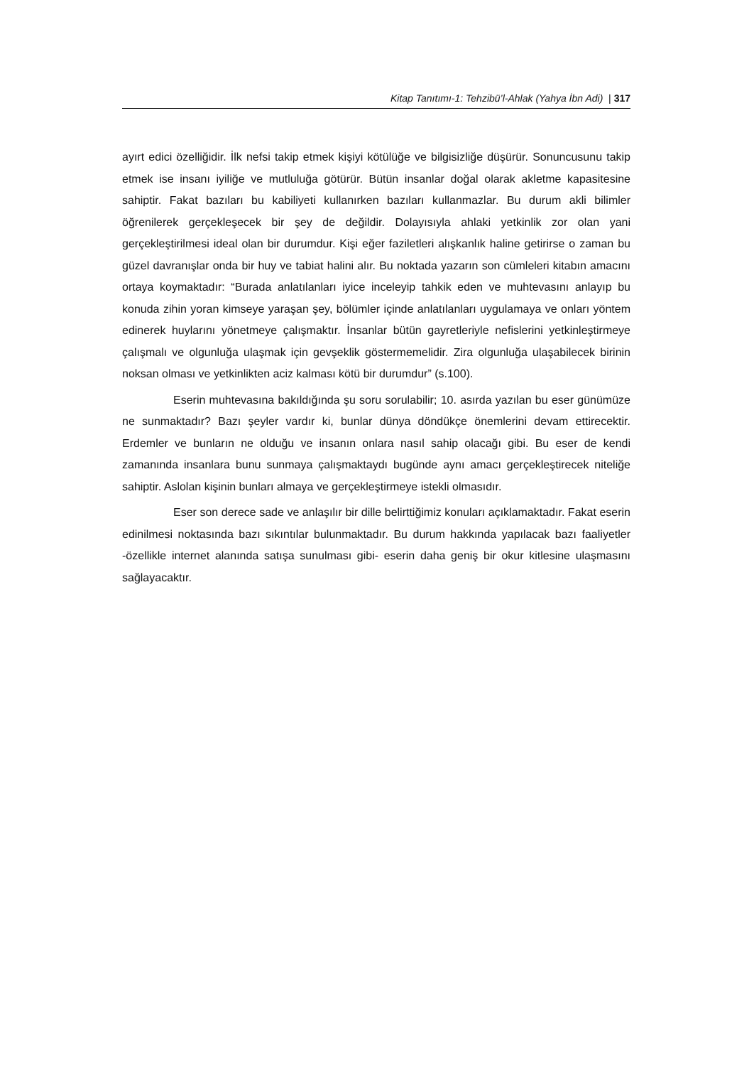Kitap Tanıtımı-1: Tehzibü’l-Ahlak (Yahya İbn Adi) | 317
ayırt edici özelliğidir. İlk nefsi takip etmek kişiyi kötülüğe ve bilgisizliğe düşürür. Sonuncusunu takip etmek ise insanı iyiliğe ve mutluluğa götürür. Bütün insanlar doğal olarak akletme kapasitesine sahiptir. Fakat bazıları bu kabiliyeti kullanırken bazıları kullanmazlar. Bu durum akli bilimler öğrenilerek gerçekleşecek bir şey de değildir. Dolayısıyla ahlaki yetkinlik zor olan yani gerçekleştirilmesi ideal olan bir durumdur. Kişi eğer faziletleri alışkanlık haline getirirse o zaman bu güzel davranışlar onda bir huy ve tabiat halini alır. Bu noktada yazarın son cümleleri kitabın amacını ortaya koymaktadır: “Burada anlatılanları iyice inceleyip tahkik eden ve muhtevasını anlayıp bu konuda zihin yoran kimseye yaraşan şey, bölümler içinde anlatılanları uygulamaya ve onları yöntem edinerek huylarını yönetmeye çalışmaktır. İnsanlar bütün gayretleriyle nefislerini yetkinleştirmeye çalışmalı ve olgunluğa ulaşmak için gevşeklik göstermemelidir. Zira olgunluğa ulaşabilecek birinin noksan olması ve yetkinlikten aciz kalması kötü bir durumdur” (s.100).
Eserin muhtevasına bakıldığında şu soru sorulabilir; 10. asırda yazılan bu eser günümüze ne sunmaktadır? Bazı şeyler vardır ki, bunlar dünya döndükçe önemlerini devam ettirecektir. Erdemler ve bunların ne olduğu ve insanın onlara nasıl sahip olacağı gibi. Bu eser de kendi zamanında insanlara bunu sunmaya çalışmaktaydı bugünde aynı amacı gerçekleştirecek niteliğe sahiptir. Aslolan kişinin bunları almaya ve gerçekleştirmeye istekli olmasıdır.
Eser son derece sade ve anlaşılır bir dille belirttiğimiz konuları açıklamaktadır. Fakat eserin edinilmesi noktasında bazı sıkıntılar bulunmaktadır. Bu durum hakkında yapılacak bazı faaliyetler -özellikle internet alanında satışa sunulması gibi- eserin daha geniş bir okur kitlesine ulaşmasını sağlayacaktır.